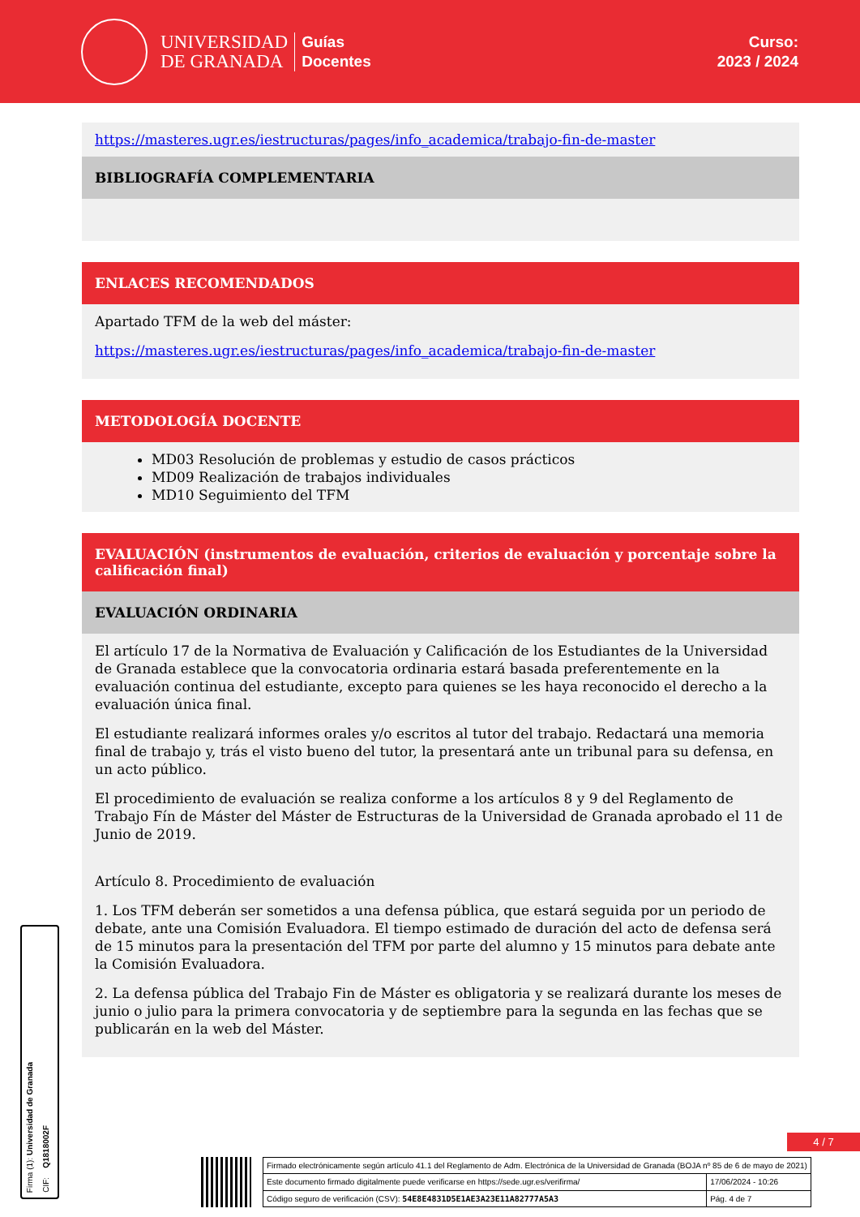UNIVERSIDAD
DE GRANADA
Guías
Docentes
Curso:
2023 / 2024
https://masteres.ugr.es/iestructuras/pages/info_academica/trabajo-fin-de-master
BIBLIOGRAFÍA COMPLEMENTARIA
ENLACES RECOMENDADOS
Apartado TFM de la web del máster:
https://masteres.ugr.es/iestructuras/pages/info_academica/trabajo-fin-de-master
METODOLOGÍA DOCENTE
MD03 Resolución de problemas y estudio de casos prácticos
MD09 Realización de trabajos individuales
MD10 Seguimiento del TFM
EVALUACIÓN (instrumentos de evaluación, criterios de evaluación y porcentaje sobre la calificación final)
EVALUACIÓN ORDINARIA
El artículo 17 de la Normativa de Evaluación y Calificación de los Estudiantes de la Universidad de Granada establece que la convocatoria ordinaria estará basada preferentemente en la evaluación continua del estudiante, excepto para quienes se les haya reconocido el derecho a la evaluación única final.
El estudiante realizará informes orales y/o escritos al tutor del trabajo. Redactará una memoria final de trabajo y, trás el visto bueno del tutor, la presentará ante un tribunal para su defensa, en un acto público.
El procedimiento de evaluación se realiza conforme a los artículos 8 y 9 del Reglamento de Trabajo Fín de Máster del Máster de Estructuras de la Universidad de Granada aprobado el 11 de Junio de 2019.
Artículo 8. Procedimiento de evaluación
1. Los TFM deberán ser sometidos a una defensa pública, que estará seguida por un periodo de debate, ante una Comisión Evaluadora. El tiempo estimado de duración del acto de defensa será de 15 minutos para la presentación del TFM por parte del alumno y 15 minutos para debate ante la Comisión Evaluadora.
2. La defensa pública del Trabajo Fin de Máster es obligatoria y se realizará durante los meses de junio o julio para la primera convocatoria y de septiembre para la segunda en las fechas que se publicarán en la web del Máster.
Firma (1): Universidad de Granada
CIF: Q1818002F
4 / 7
| Firmado electrónicamente según artículo 41.1 del Reglamento de Adm. Electrónica de la Universidad de Granada (BOJA nº 85 de 6 de mayo de 2021) | |
| Este documento firmado digitalmente puede verificarse en https://sede.ugr.es/verifirma/ | 17/06/2024 - 10:26 |
| Código seguro de verificación (CSV): 54E8E4831D5E1AE3A23E11A82777A5A3 | Pág. 4 de 7 |